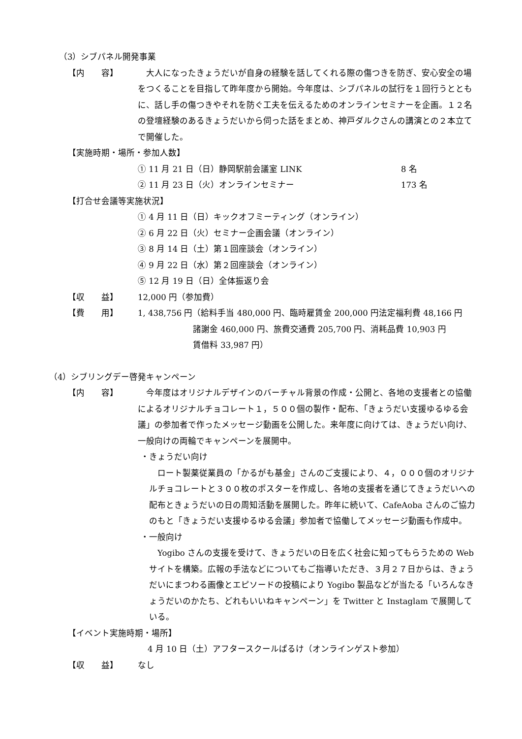（3）シブパネル開発事業
【内　　容】　大人になったきょうだいが自身の経験を話してくれる際の傷つきを防ぎ、安心安全の場をつくることを目指して昨年度から開始。今年度は、シブパネルの試行を１回行うとともに、話し手の傷つきやそれを防ぐ工夫を伝えるためのオンラインセミナーを企画。１２名の登壇経験のあるきょうだいから伺った話をまとめ、神戸ダルクさんの講演との２本立てで開催した。
【実施時期・場所・参加人数】
① 11 月 21 日（日）静岡駅前会議室 LINK 8 名
② 11 月 23 日（火）オンラインセミナー 173 名
【打合せ会議等実施状況】
① 4 月 11 日（日）キックオフミーティング（オンライン）
② 6 月 22 日（火）セミナー企画会議（オンライン）
③ 8 月 14 日（土）第１回座談会（オンライン）
④ 9 月 22 日（水）第２回座談会（オンライン）
⑤ 12 月 19 日（日）全体振返り会
【収　　益】 12,000 円（参加費）
【費　　用】 1, 438,756 円（給料手当 480,000 円、臨時雇賃金 200,000 円法定福利費 48,166 円
諸謝金 460,000 円、旅費交通費 205,700 円、消耗品費 10,903 円
賃借料 33,987 円）
（4）シブリングデー啓発キャンペーン
【内　　容】　今年度はオリジナルデザインのバーチャル背景の作成・公開と、各地の支援者との協働によるオリジナルチョコレート１，５００個の製作・配布、「きょうだい支援ゆるゆる会議」の参加者で作ったメッセージ動画を公開した。来年度に向けては、きょうだい向け、一般向けの両輪でキャンペーンを展開中。
・きょうだい向け
　ロート製薬従業員の「かるがも基金」さんのご支援により、４，０００個のオリジナルチョコレートと３００枚のポスターを作成し、各地の支援者を通じてきょうだいへの配布ときょうだいの日の周知活動を展開した。昨年に続いて、CafeAoba さんのご協力のもと「きょうだい支援ゆるゆる会議」参加者で協働してメッセージ動画も作成中。
・一般向け
　Yogibo さんの支援を受けて、きょうだいの日を広く社会に知ってもらうための Web サイトを構築。広報の手法などについてもご指導いただき、３月２７日からは、きょうだいにまつわる画像とエピソードの投稿により Yogibo 製品などが当たる「いろんなきょうだいのかたち、どれもいいねキャンペーン」を Twitter と Instaglam で展開している。
【イベント実施時期・場所】
4 月 10 日（土）アフタースクールぱるけ（オンラインゲスト参加）
【収　　益】 なし